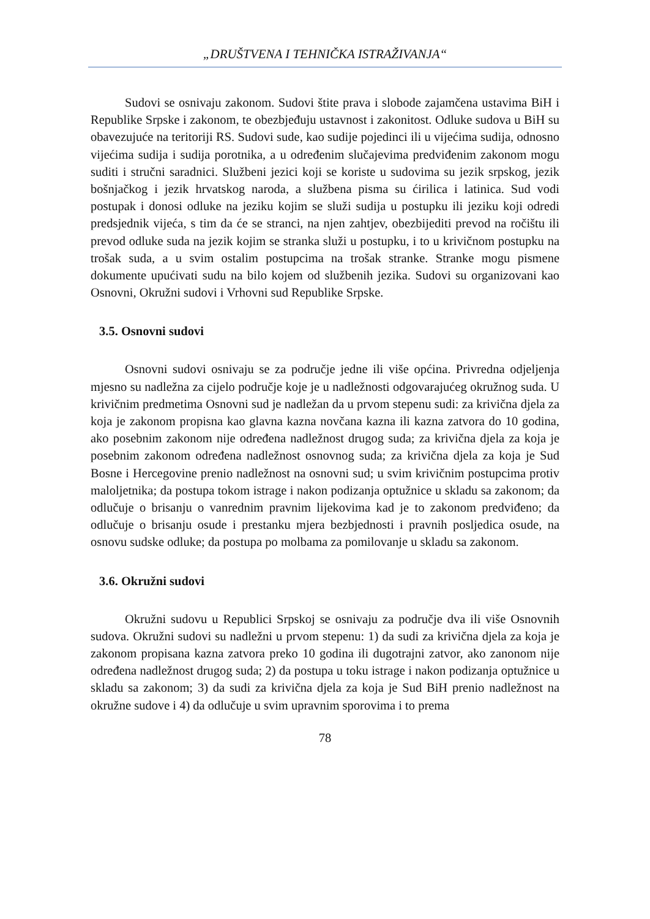„DRUŠTVENA I TEHNIČKA ISTRAŽIVANJA“
Sudovi se osnivaju zakonom. Sudovi štite prava i slobode zajamčena ustavima BiH i Republike Srpske i zakonom, te obezbjeđuju ustavnost i zakonitost. Odluke sudova u BiH su obavezujuće na teritoriji RS. Sudovi sude, kao sudije pojedinci ili u vijećima sudija, odnosno vijećima sudija i sudija porotnika, a u određenim slučajevima predviđenim zakonom mogu suditi i stručni saradnici. Službeni jezici koji se koriste u sudovima su jezik srpskog, jezik bošnjačkog i jezik hrvatskog naroda, a službena pisma su ćirilica i latinica. Sud vodi postupak i donosi odluke na jeziku kojim se služi sudija u postupku ili jeziku koji odredi predsjednik vijeća, s tim da će se stranci, na njen zahtjev, obezbijediti prevod na ročištu ili prevod odluke suda na jezik kojim se stranka služi u postupku, i to u krivičnom postupku na trošak suda, a u svim ostalim postupcima na trošak stranke. Stranke mogu pismene dokumente upućivati sudu na bilo kojem od službenih jezika. Sudovi su organizovani kao Osnovni, Okružni sudovi i Vrhovni sud Republike Srpske.
3.5. Osnovni sudovi
Osnovni sudovi osnivaju se za područje jedne ili više općina. Privredna odjeljenja mjesno su nadležna za cijelo područje koje je u nadležnosti odgovarajućeg okružnog suda. U krivičnim predmetima Osnovni sud je nadležan da u prvom stepenu sudi: za krivična djela za koja je zakonom propisna kao glavna kazna novčana kazna ili kazna zatvora do 10 godina, ako posebnim zakonom nije određena nadležnost drugog suda; za krivična djela za koja je posebnim zakonom određena nadležnost osnovnog suda; za krivična djela za koja je Sud Bosne i Hercegovine prenio nadležnost na osnovni sud; u svim krivičnim postupcima protiv maloljetnika; da postupa tokom istrage i nakon podizanja optužnice u skladu sa zakonom; da odlučuje o brisanju o vanrednim pravnim lijekovima kad je to zakonom predviđeno; da odlučuje o brisanju osude i prestanku mjera bezbjednosti i pravnih posljedica osude, na osnovu sudske odluke; da postupa po molbama za pomilovanje u skladu sa zakonom.
3.6. Okružni sudovi
Okružni sudovu u Republici Srpskoj se osnivaju za područje dva ili više Osnovnih sudova. Okružni sudovi su nadležni u prvom stepenu: 1) da sudi za krivična djela za koja je zakonom propisana kazna zatvora preko 10 godina ili dugotrajni zatvor, ako zanonom nije određena nadležnost drugog suda; 2) da postupa u toku istrage i nakon podizanja optužnice u skladu sa zakonom; 3) da sudi za krivična djela za koja je Sud BiH prenio nadležnost na okružne sudove i 4) da odlučuje u svim upravnim sporovima i to prema
78